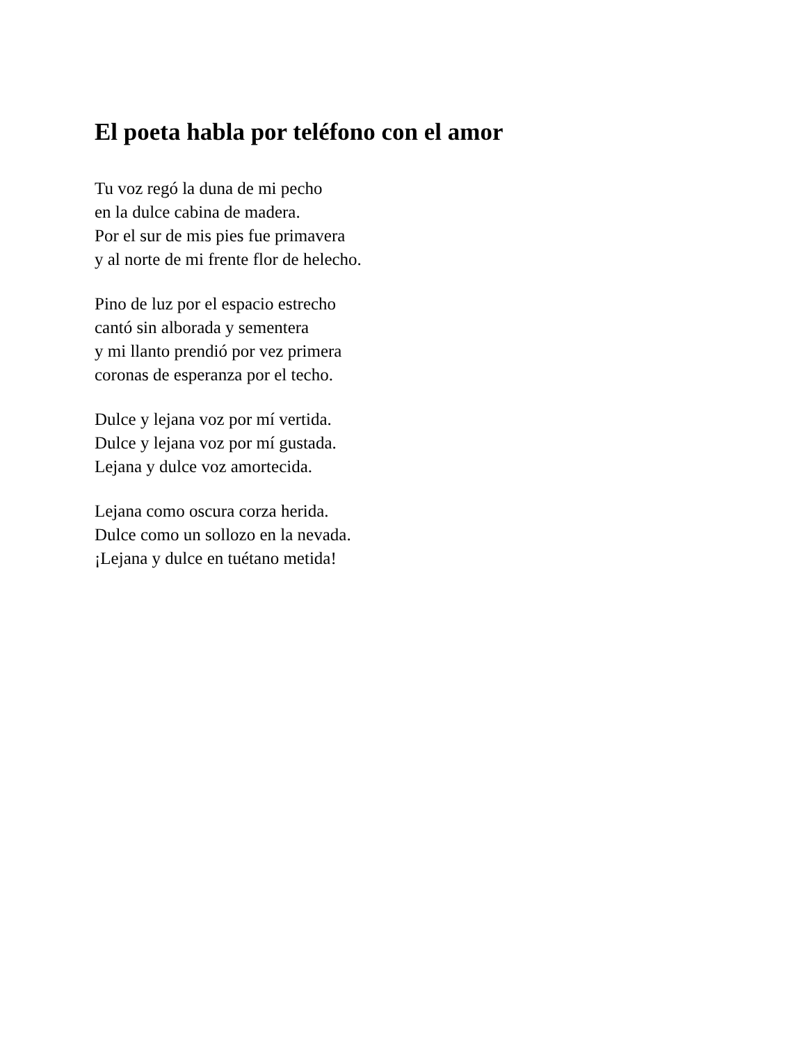El poeta habla por teléfono con el amor
Tu voz regó la duna de mi pecho
en la dulce cabina de madera.
Por el sur de mis pies fue primavera
y al norte de mi frente flor de helecho.
Pino de luz por el espacio estrecho
cantó sin alborada y sementera
y mi llanto prendió por vez primera
coronas de esperanza por el techo.
Dulce y lejana voz por mí vertida.
Dulce y lejana voz por mí gustada.
Lejana y dulce voz amortecida.
Lejana como oscura corza herida.
Dulce como un sollozo en la nevada.
¡Lejana y dulce en tuétano metida!